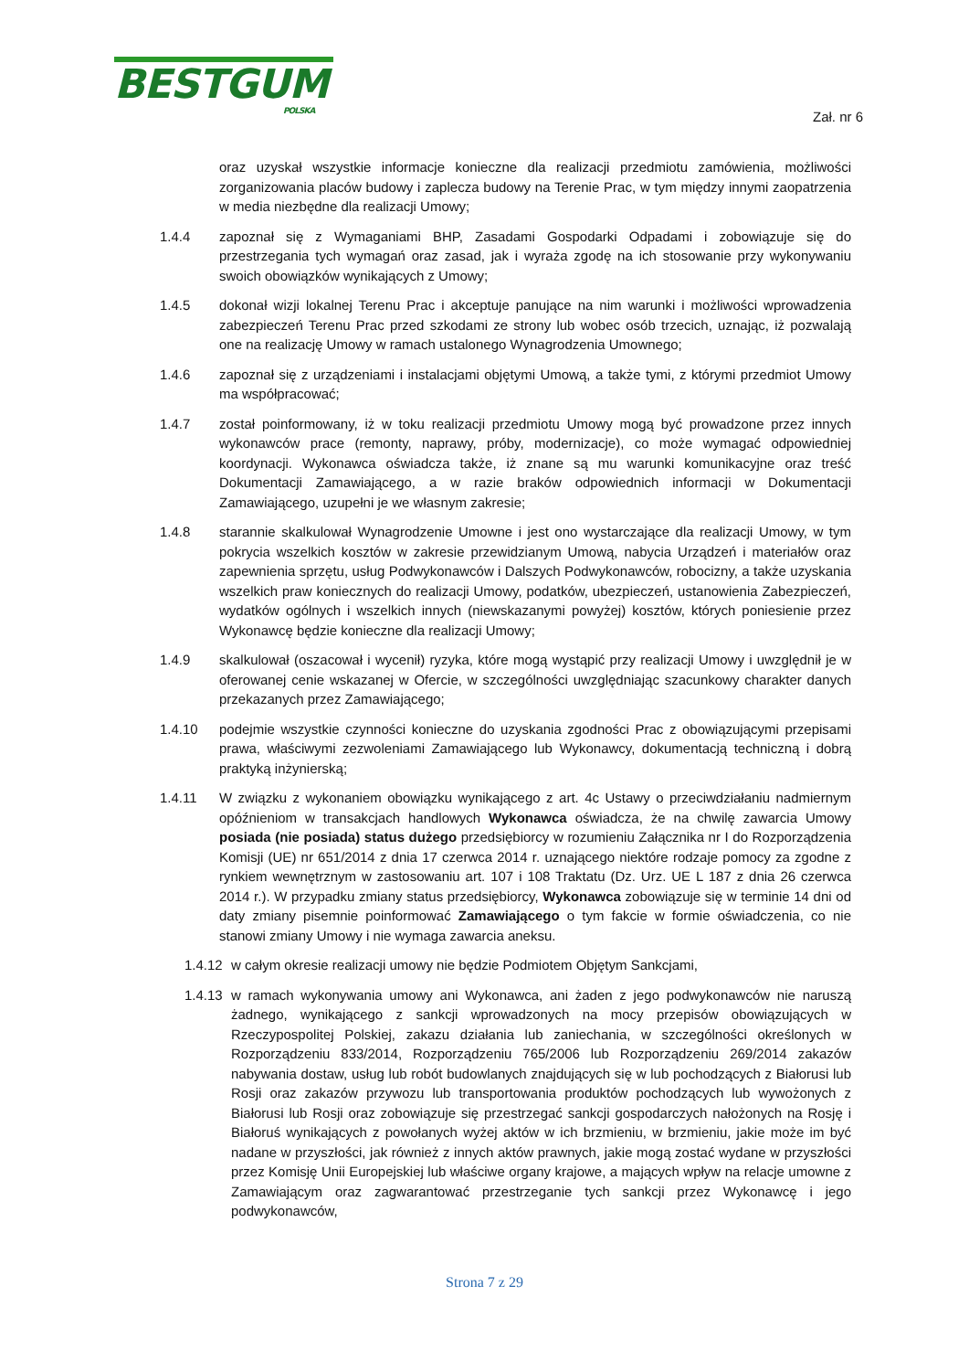BESTGUM POLSKA
Zał. nr 6
oraz uzyskał wszystkie informacje konieczne dla realizacji przedmiotu zamówienia, możliwości zorganizowania placów budowy i zaplecza budowy na Terenie Prac, w tym między innymi zaopatrzenia w media niezbędne dla realizacji Umowy;
1.4.4 zapoznał się z Wymaganiami BHP, Zasadami Gospodarki Odpadami i zobowiązuje się do przestrzegania tych wymagań oraz zasad, jak i wyraża zgodę na ich stosowanie przy wykonywaniu swoich obowiązków wynikających z Umowy;
1.4.5 dokonał wizji lokalnej Terenu Prac i akceptuje panujące na nim warunki i możliwości wprowadzenia zabezpieczeń Terenu Prac przed szkodami ze strony lub wobec osób trzecich, uznając, iż pozwalają one na realizację Umowy w ramach ustalonego Wynagrodzenia Umownego;
1.4.6 zapoznał się z urządzeniami i instalacjami objętymi Umową, a także tymi, z którymi przedmiot Umowy ma współpracować;
1.4.7 został poinformowany, iż w toku realizacji przedmiotu Umowy mogą być prowadzone przez innych wykonawców prace (remonty, naprawy, próby, modernizacje), co może wymagać odpowiedniej koordynacji. Wykonawca oświadcza także, iż znane są mu warunki komunikacyjne oraz treść Dokumentacji Zamawiającego, a w razie braków odpowiednich informacji w Dokumentacji Zamawiającego, uzupełni je we własnym zakresie;
1.4.8 starannie skalkulował Wynagrodzenie Umowne i jest ono wystarczające dla realizacji Umowy, w tym pokrycia wszelkich kosztów w zakresie przewidzianym Umową, nabycia Urządzeń i materiałów oraz zapewnienia sprzętu, usług Podwykonawców i Dalszych Podwykonawców, robocizny, a także uzyskania wszelkich praw koniecznych do realizacji Umowy, podatków, ubezpieczeń, ustanowienia Zabezpieczeń, wydatków ogólnych i wszelkich innych (niewskazanymi powyżej) kosztów, których poniesienie przez Wykonawcę będzie konieczne dla realizacji Umowy;
1.4.9 skalkulował (oszacował i wycenił) ryzyka, które mogą wystąpić przy realizacji Umowy i uwzględnił je w oferowanej cenie wskazanej w Ofercie, w szczególności uwzględniając szacunkowy charakter danych przekazanych przez Zamawiającego;
1.4.10 podejmie wszystkie czynności konieczne do uzyskania zgodności Prac z obowiązującymi przepisami prawa, właściwymi zezwoleniami Zamawiającego lub Wykonawcy, dokumentacją techniczną i dobrą praktyką inżynierską;
1.4.11 W związku z wykonaniem obowiązku wynikającego z art. 4c Ustawy o przeciwdziałaniu nadmiernym opóźnieniom w transakcjach handlowych Wykonawca oświadcza, że na chwilę zawarcia Umowy posiada (nie posiada) status dużego przedsiębiorcy w rozumieniu Załącznika nr I do Rozporządzenia Komisji (UE) nr 651/2014 z dnia 17 czerwca 2014 r. uznającego niektóre rodzaje pomocy za zgodne z rynkiem wewnętrznym w zastosowaniu art. 107 i 108 Traktatu (Dz. Urz. UE L 187 z dnia 26 czerwca 2014 r.). W przypadku zmiany status przedsiębiorcy, Wykonawca zobowiązuje się w terminie 14 dni od daty zmiany pisemnie poinformować Zamawiającego o tym fakcie w formie oświadczenia, co nie stanowi zmiany Umowy i nie wymaga zawarcia aneksu.
1.4.12
w całym okresie realizacji umowy nie będzie Podmiotem Objętym Sankcjami,
1.4.13
w ramach wykonywania umowy ani Wykonawca, ani żaden z jego podwykonawców nie naruszą żadnego, wynikającego z sankcji wprowadzonych na mocy przepisów obowiązujących w Rzeczypospolitej Polskiej, zakazu działania lub zaniechania, w szczególności określonych w Rozporządzeniu 833/2014, Rozporządzeniu 765/2006 lub Rozporządzeniu 269/2014 zakazów nabywania dostaw, usług lub robót budowlanych znajdujących się w lub pochodzących z Białorusi lub Rosji oraz zakazów przywozu lub transportowania produktów pochodzących lub wywożonych z Białorusi lub Rosji oraz zobowiązuje się przestrzegać sankcji gospodarczych nałożonych na Rosję i Białoruś wynikających z powołanych wyżej aktów w ich brzmieniu, w brzmieniu, jakie może im być nadane w przyszłości, jak również z innych aktów prawnych, jakie mogą zostać wydane w przyszłości przez Komisję Unii Europejskiej lub właściwe organy krajowe, a mających wpływ na relacje umowne z Zamawiającym oraz zagwarantować przestrzeganie tych sankcji przez Wykonawcę i jego podwykonawców,
Strona 7 z 29